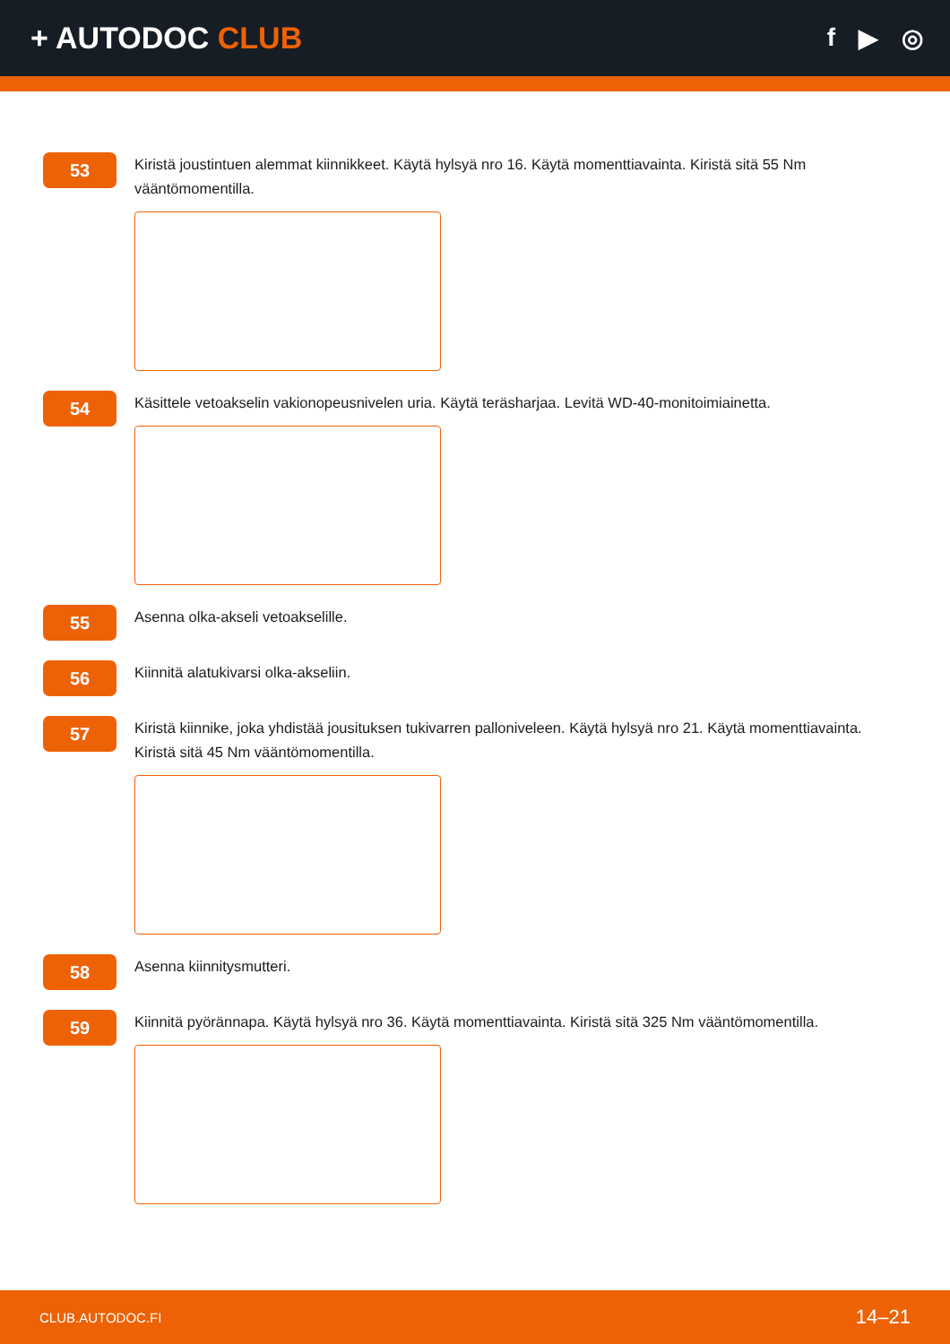+ AUTODOC CLUB
f ▶ ◎
53
Kiristä joustintuen alemmat kiinnikkeet. Käytä hylsyä nro 16. Käytä momenttiavainta. Kiristä sitä 55 Nm vääntömomentilla.
54
Käsittele vetoakselin vakionopeusnivelen uria. Käytä teräsharjaa. Levitä WD-40-monitoimiainetta.
55
Asenna olka-akseli vetoakselille.
56
Kiinnitä alatukivarsi olka-akseliin.
57
Kiristä kiinnike, joka yhdistää jousituksen tukivarren palloniveleen. Käytä hylsyä nro 21. Käytä momenttiavainta. Kiristä sitä 45 Nm vääntömomentilla.
58
Asenna kiinnitysmutteri.
59
Kiinnitä pyörännapa. Käytä hylsyä nro 36. Käytä momenttiavainta. Kiristä sitä 325 Nm vääntömomentilla.
CLUB.AUTODOC.FI 14–21